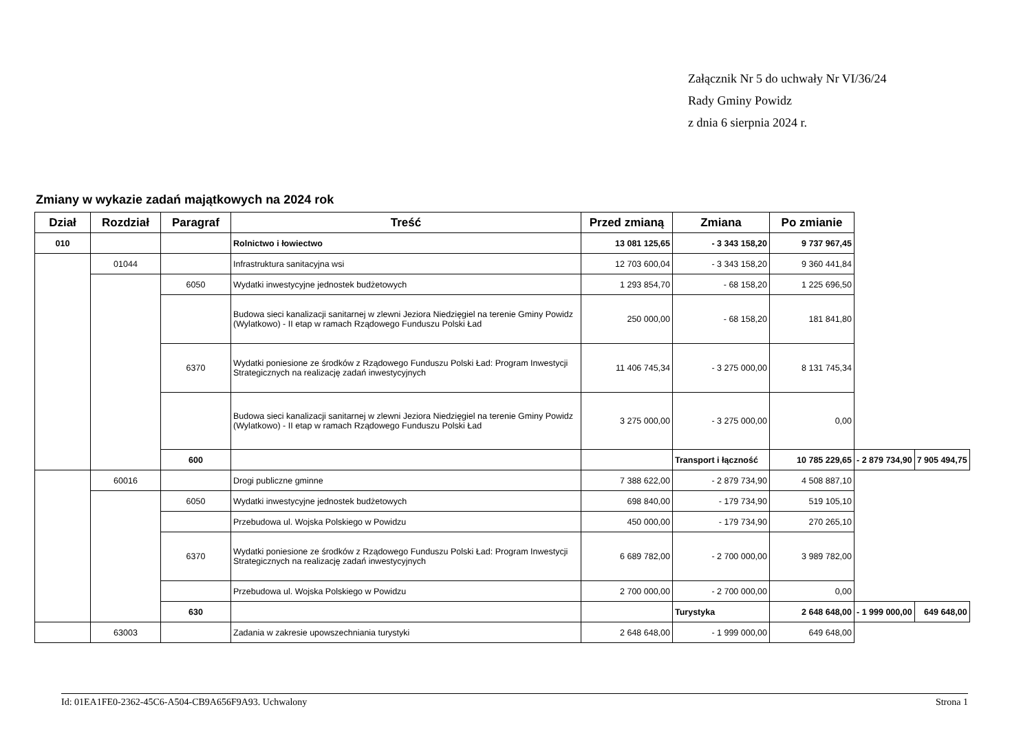Załącznik Nr 5 do uchwały Nr VI/36/24
Rady Gminy Powidz
z dnia 6 sierpnia 2024 r.
Zmiany w wykazie zadań majątkowych na 2024 rok
| Dział | Rozdział | Paragraf | Treść | Przed zmianą | Zmiana | Po zmianie | | |
| --- | --- | --- | --- | --- | --- | --- | --- | --- |
| 010 | | | Rolnictwo i łowiectwo | 13 081 125,65 | - 3 343 158,20 | 9 737 967,45 | | |
| | 01044 | | Infrastruktura sanitacyjna wsi | 12 703 600,04 | - 3 343 158,20 | 9 360 441,84 | | |
| | | 6050 | Wydatki inwestycyjne jednostek budżetowych | 1 293 854,70 | - 68 158,20 | 1 225 696,50 | | |
| | | | Budowa sieci kanalizacji sanitarnej w zlewni Jeziora Niedzięgiel na terenie Gminy Powidz (Wylatkowo) - II etap w ramach Rządowego Funduszu Polski Ład | 250 000,00 | - 68 158,20 | 181 841,80 | | |
| | | 6370 | Wydatki poniesione ze środków z Rządowego Funduszu Polski Ład: Program Inwestycji Strategicznych na realizację zadań inwestycyjnych | 11 406 745,34 | - 3 275 000,00 | 8 131 745,34 | | |
| | | | Budowa sieci kanalizacji sanitarnej w zlewni Jeziora Niedzięgiel na terenie Gminy Powidz (Wylatkowo) - II etap w ramach Rządowego Funduszu Polski Ład | 3 275 000,00 | - 3 275 000,00 | 0,00 | | |
| | | 600 | | | Transport i łączność | 10 785 229,65 | - 2 879 734,90 | 7 905 494,75 |
| | 60016 | | Drogi publiczne gminne | 7 388 622,00 | - 2 879 734,90 | 4 508 887,10 | | |
| | | 6050 | Wydatki inwestycyjne jednostek budżetowych | 698 840,00 | - 179 734,90 | 519 105,10 | | |
| | | | Przebudowa ul. Wojska Polskiego w Powidzu | 450 000,00 | - 179 734,90 | 270 265,10 | | |
| | | 6370 | Wydatki poniesione ze środków z Rządowego Funduszu Polski Ład: Program Inwestycji Strategicznych na realizację zadań inwestycyjnych | 6 689 782,00 | - 2 700 000,00 | 3 989 782,00 | | |
| | | | Przebudowa ul. Wojska Polskiego w Powidzu | 2 700 000,00 | - 2 700 000,00 | 0,00 | | |
| | | 630 | | | Turystyka | 2 648 648,00 | - 1 999 000,00 | 649 648,00 |
| | 63003 | | Zadania w zakresie upowszechniania turystyki | 2 648 648,00 | - 1 999 000,00 | 649 648,00 | | |
Id: 01EA1FE0-2362-45C6-A504-CB9A656F9A93. Uchwalony Strona 1